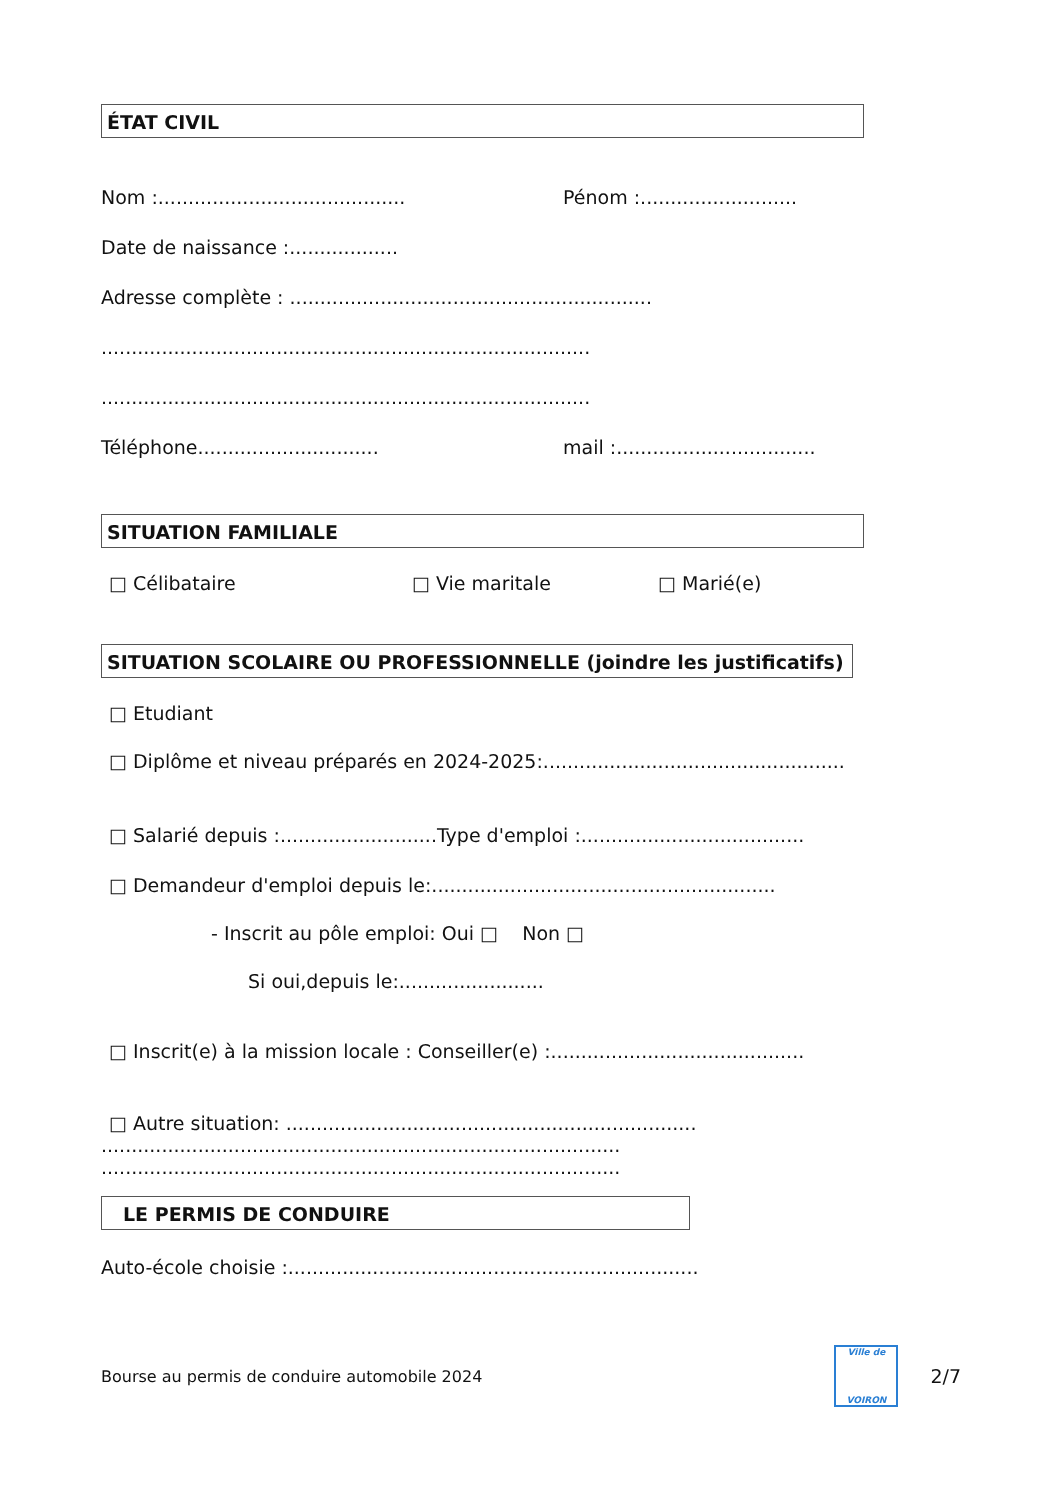ÉTAT CIVIL
Nom :......................................... Pénom :..........................
Date de naissance :..................
Adresse complète : ............................................................
.................................................................................
.................................................................................
Téléphone.............................. mail :.................................
SITUATION FAMILIALE
□ Célibataire □ Vie maritale □ Marié(e)
SITUATION SCOLAIRE OU PROFESSIONNELLE (joindre les justificatifs)
□ Etudiant
□ Diplôme et niveau préparés en 2024-2025:..................................................
□ Salarié depuis :..........................Type d'emploi :.....................................
□ Demandeur d'emploi depuis le:.........................................................
- Inscrit au pôle emploi: Oui □ Non □
Si oui,depuis le:........................
□ Inscrit(e) à la mission locale : Conseiller(e) :..........................................
□ Autre situation: ....................................................................
......................................................................................
......................................................................................
LE PERMIS DE CONDUIRE
Auto-école choisie :....................................................................
Bourse au permis de conduire automobile 2024
Ville de
VOIRON
2/7